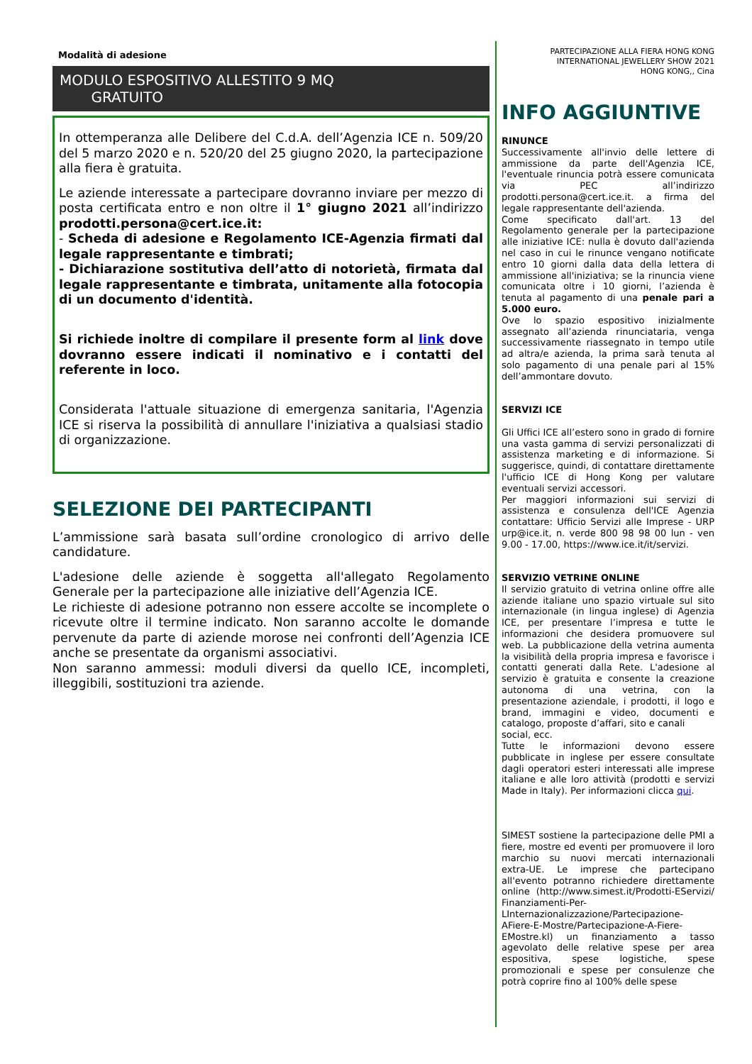Modalità di adesione
MODULO ESPOSITIVO ALLESTITO 9 MQ
GRATUITO
In ottemperanza alle Delibere del C.d.A. dell’Agenzia ICE n. 509/20 del 5 marzo 2020 e n. 520/20 del 25 giugno 2020, la partecipazione alla fiera è gratuita.
Le aziende interessate a partecipare dovranno inviare per mezzo di posta certificata entro e non oltre il 1° giugno 2021 all’indirizzo prodotti.persona@cert.ice.it:
- Scheda di adesione e Regolamento ICE-Agenzia firmati dal legale rappresentante e timbrati;
- Dichiarazione sostitutiva dell’atto di notorietà, firmata dal legale rappresentante e timbrata, unitamente alla fotocopia di un documento d'identità.
Si richiede inoltre di compilare il presente form al link dove dovranno essere indicati il nominativo e i contatti del referente in loco.
Considerata l'attuale situazione di emergenza sanitaria, l'Agenzia ICE si riserva la possibilità di annullare l'iniziativa a qualsiasi stadio di organizzazione.
SELEZIONE DEI PARTECIPANTI
L’ammissione sarà basata sull’ordine cronologico di arrivo delle candidature.
L'adesione delle aziende è soggetta all'allegato Regolamento Generale per la partecipazione alle iniziative dell’Agenzia ICE.
Le richieste di adesione potranno non essere accolte se incomplete o ricevute oltre il termine indicato. Non saranno accolte le domande pervenute da parte di aziende morose nei confronti dell’Agenzia ICE anche se presentate da organismi associativi.
Non saranno ammessi: moduli diversi da quello ICE, incompleti, illeggibili, sostituzioni tra aziende.
PARTECIPAZIONE ALLA FIERA HONG KONG
INTERNATIONAL JEWELLERY SHOW 2021
HONG KONG,, Cina
INFO AGGIUNTIVE
RINUNCE
Successivamente all'invio delle lettere di ammissione da parte dell'Agenzia ICE, l'eventuale rinuncia potrà essere comunicata via PEC all’indirizzo prodotti.persona@cert.ice.it. a firma del legale rappresentante dell'azienda.
Come specificato dall'art. 13 del Regolamento generale per la partecipazione alle iniziative ICE: nulla è dovuto dall'azienda nel caso in cui le rinunce vengano notificate entro 10 giorni dalla data della lettera di ammissione all'iniziativa; se la rinuncia viene comunicata oltre i 10 giorni, l’azienda è tenuta al pagamento di una penale pari a 5.000 euro.
Ove lo spazio espositivo inizialmente assegnato all’azienda rinunciataria, venga successivamente riassegnato in tempo utile ad altra/e azienda, la prima sarà tenuta al solo pagamento di una penale pari al 15% dell’ammontare dovuto.
SERVIZI ICE
Gli Uffici ICE all’estero sono in grado di fornire una vasta gamma di servizi personalizzati di assistenza marketing e di informazione. Si suggerisce, quindi, di contattare direttamente l'ufficio ICE di Hong Kong per valutare eventuali servizi accessori.
Per maggiori informazioni sui servizi di assistenza e consulenza dell'ICE Agenzia contattare: Ufficio Servizi alle Imprese - URP urp@ice.it, n. verde 800 98 98 00 lun - ven 9.00 - 17.00, https://www.ice.it/it/servizi.
SERVIZIO VETRINE ONLINE
Il servizio gratuito di vetrina online offre alle aziende italiane uno spazio virtuale sul sito internazionale (in lingua inglese) di Agenzia ICE, per presentare l’impresa e tutte le informazioni che desidera promuovere sul web. La pubblicazione della vetrina aumenta la visibilità della propria impresa e favorisce i contatti generati dalla Rete. L'adesione al servizio è gratuita e consente la creazione autonoma di una vetrina, con la presentazione aziendale, i prodotti, il logo e brand, immagini e video, documenti e catalogo, proposte d’affari, sito e canali
social, ecc.
Tutte le informazioni devono essere pubblicate in inglese per essere consultate dagli operatori esteri interessati alle imprese italiane e alle loro attività (prodotti e servizi Made in Italy). Per informazioni clicca qui.
SIMEST sostiene la partecipazione delle PMI a fiere, mostre ed eventi per promuovere il loro marchio su nuovi mercati internazionali extra-UE. Le imprese che partecipano all'evento potranno richiedere direttamente online (http://www.simest.it/Prodotti-EServizi/ Finanziamenti-Per-LInternazionalizzazione/Partecipazione-AFiere-E-Mostre/Partecipazione-A-Fiere-EMostre.kl) un finanziamento a tasso agevolato delle relative spese per area espositiva, spese logistiche, spese promozionali e spese per consulenze che potrà coprire fino al 100% delle spese